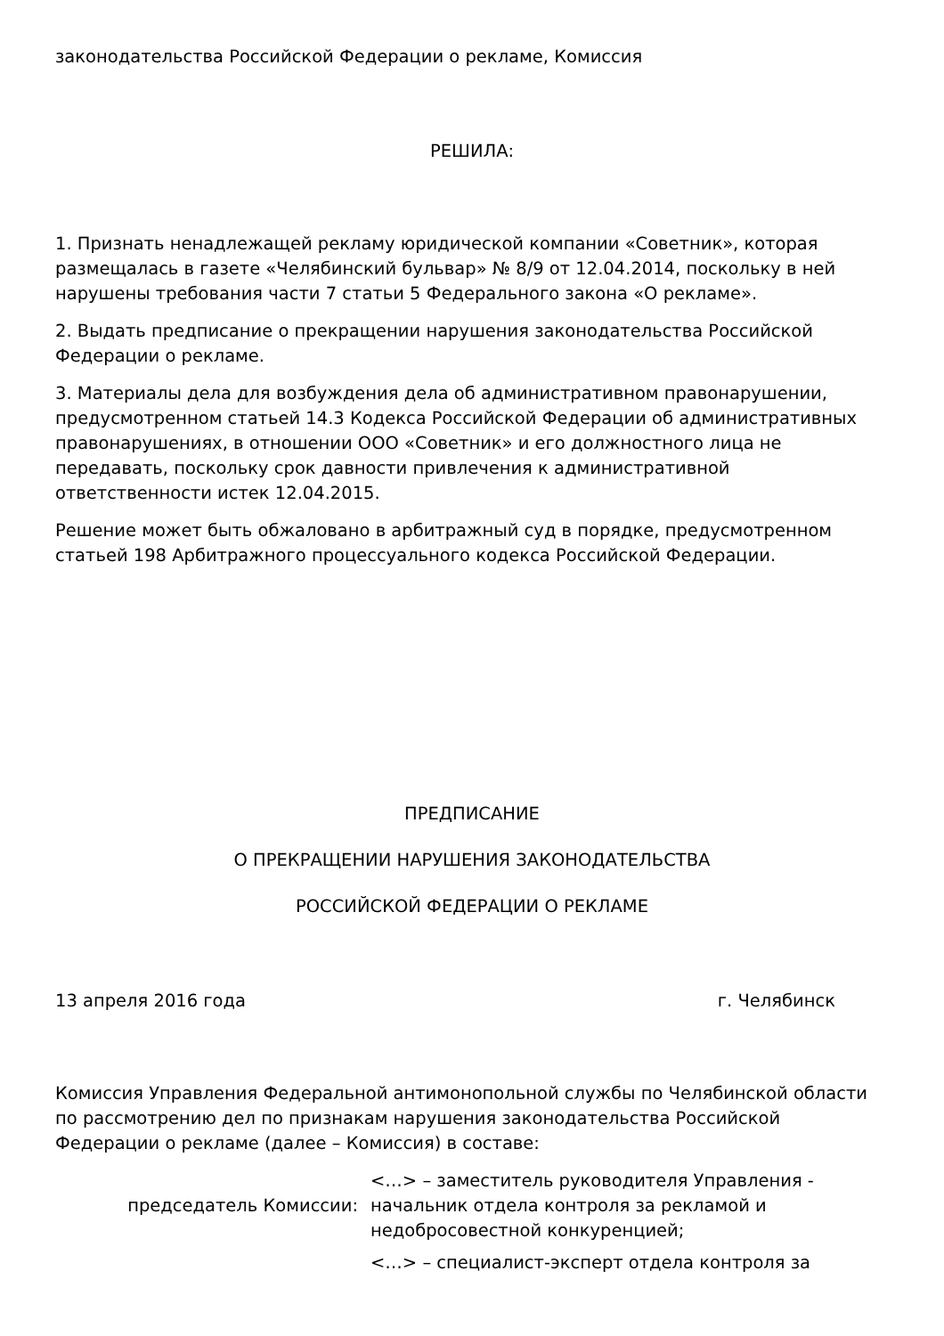законодательства Российской Федерации о рекламе, Комиссия
РЕШИЛА:
1. Признать ненадлежащей рекламу юридической компании «Советник», которая размещалась в газете «Челябинский бульвар» № 8/9 от 12.04.2014, поскольку в ней нарушены требования части 7 статьи 5 Федерального закона «О рекламе».
2. Выдать предписание о прекращении нарушения законодательства Российской Федерации о рекламе.
3. Материалы дела для возбуждения дела об административном правонарушении, предусмотренном статьей 14.3 Кодекса Российской Федерации об административных правонарушениях, в отношении ООО «Советник» и его должностного лица не передавать, поскольку срок давности привлечения к административной ответственности истек 12.04.2015.
Решение может быть обжаловано в арбитражный суд в порядке, предусмотренном статьей 198 Арбитражного процессуального кодекса Российской Федерации.
ПРЕДПИСАНИЕ
О ПРЕКРАЩЕНИИ НАРУШЕНИЯ ЗАКОНОДАТЕЛЬСТВА
РОССИЙСКОЙ ФЕДЕРАЦИИ О РЕКЛАМЕ
13 апреля 2016 года г. Челябинск
Комиссия Управления Федеральной антимонопольной службы по Челябинской области по рассмотрению дел по признакам нарушения законодательства Российской Федерации о рекламе (далее – Комиссия) в составе:
председатель Комиссии: <…> – заместитель руководителя Управления - начальник отдела контроля за рекламой и недобросовестной конкуренцией;
<…> – специалист-эксперт отдела контроля за